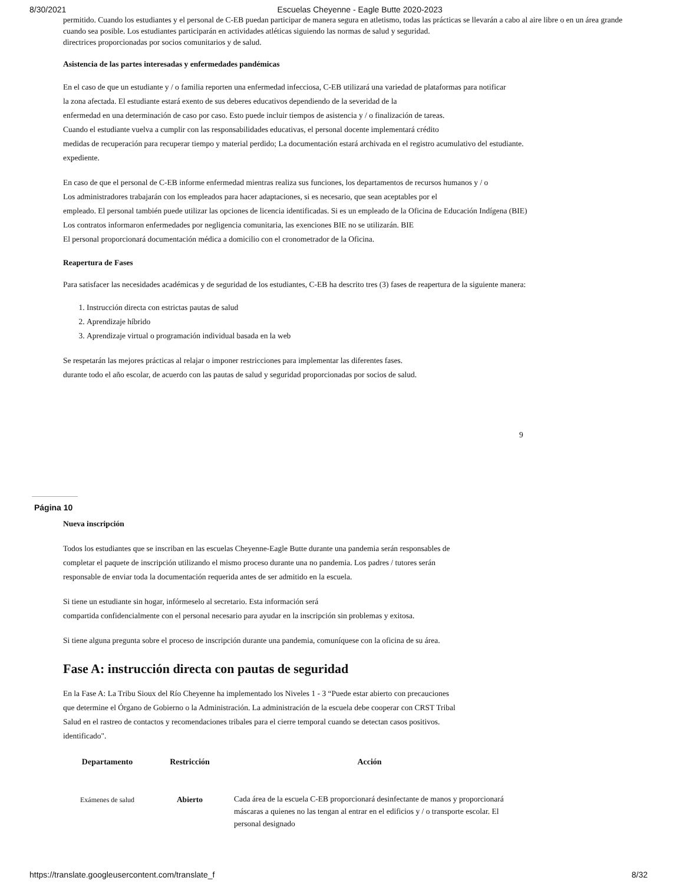8/30/2021 Escuelas Cheyenne - Eagle Butte 2020-2023
permitido. Cuando los estudiantes y el personal de C-EB puedan participar de manera segura en atletismo, todas las prácticas se llevarán a cabo al aire libre o en un área grande cuando sea posible. Los estudiantes participarán en actividades atléticas siguiendo las normas de salud y seguridad.
directrices proporcionadas por socios comunitarios y de salud.
Asistencia de las partes interesadas y enfermedades pandémicas
En el caso de que un estudiante y / o familia reporten una enfermedad infecciosa, C-EB utilizará una variedad de plataformas para notificar
la zona afectada. El estudiante estará exento de sus deberes educativos dependiendo de la severidad de la
enfermedad en una determinación de caso por caso. Esto puede incluir tiempos de asistencia y / o finalización de tareas.
Cuando el estudiante vuelva a cumplir con las responsabilidades educativas, el personal docente implementará crédito
medidas de recuperación para recuperar tiempo y material perdido; La documentación estará archivada en el registro acumulativo del estudiante.
expediente.
En caso de que el personal de C-EB informe enfermedad mientras realiza sus funciones, los departamentos de recursos humanos y / o
Los administradores trabajarán con los empleados para hacer adaptaciones, si es necesario, que sean aceptables por el
empleado. El personal también puede utilizar las opciones de licencia identificadas. Si es un empleado de la Oficina de Educación Indígena (BIE)
Los contratos informaron enfermedades por negligencia comunitaria, las exenciones BIE no se utilizarán. BIE
El personal proporcionará documentación médica a domicilio con el cronometrador de la Oficina.
Reapertura de Fases
Para satisfacer las necesidades académicas y de seguridad de los estudiantes, C-EB ha descrito tres (3) fases de reapertura de la siguiente manera:
1. Instrucción directa con estrictas pautas de salud
2. Aprendizaje híbrido
3. Aprendizaje virtual o programación individual basada en la web
Se respetarán las mejores prácticas al relajar o imponer restricciones para implementar las diferentes fases.
durante todo el año escolar, de acuerdo con las pautas de salud y seguridad proporcionadas por socios de salud.
9
Página 10
Nueva inscripción
Todos los estudiantes que se inscriban en las escuelas Cheyenne-Eagle Butte durante una pandemia serán responsables de
completar el paquete de inscripción utilizando el mismo proceso durante una no pandemia. Los padres / tutores serán
responsable de enviar toda la documentación requerida antes de ser admitido en la escuela.
Si tiene un estudiante sin hogar, infórmeselo al secretario. Esta información será
compartida confidencialmente con el personal necesario para ayudar en la inscripción sin problemas y exitosa.
Si tiene alguna pregunta sobre el proceso de inscripción durante una pandemia, comuníquese con la oficina de su área.
Fase A: instrucción directa con pautas de seguridad
En la Fase A: La Tribu Sioux del Río Cheyenne ha implementado los Niveles 1 - 3 “Puede estar abierto con precauciones
que determine el Órgano de Gobierno o la Administración. La administración de la escuela debe cooperar con CRST Tribal
Salud en el rastreo de contactos y recomendaciones tribales para el cierre temporal cuando se detectan casos positivos.
identificado".
| Departamento | Restricción | Acción |
| --- | --- | --- |
| Exámenes de salud | Abierto | Cada área de la escuela C-EB proporcionará desinfectante de manos y proporcionará máscaras a quienes no las tengan al entrar en el edificios y / o transporte escolar. El personal designado |
https://translate.googleusercontent.com/translate_f 8/32